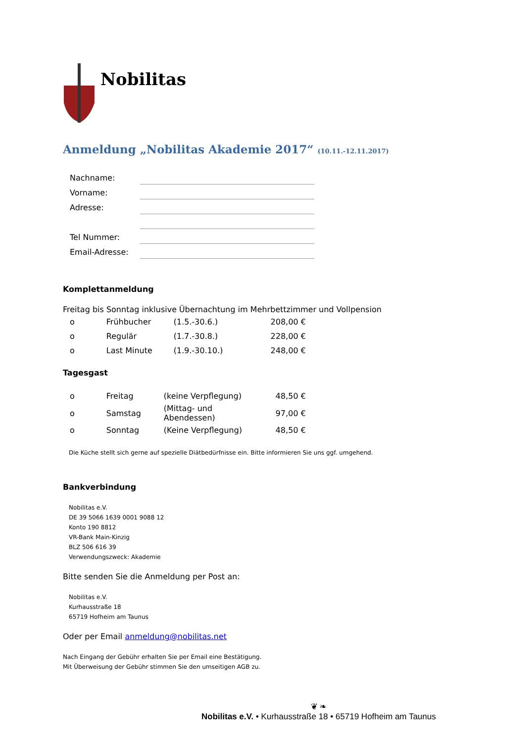Nobilitas
Anmeldung „Nobilitas Akademie 2017“ (10.11.-12.11.2017)
| Nachname: | |
| Vorname: | |
| Adresse: | |
| Tel Nummer: | |
| Email-Adresse: | |
Komplettanmeldung
Freitag bis Sonntag inklusive Übernachtung im Mehrbettzimmer und Vollpension
| o | Frühbucher | (1.5.-30.6.) | 208,00 € |
| o | Regulär | (1.7.-30.8.) | 228,00 € |
| o | Last Minute | (1.9.-30.10.) | 248,00 € |
Tagesgast
| o | Freitag | (keine Verpflegung) | 48,50 € |
| o | Samstag | (Mittag- und Abendessen) | 97,00 € |
| o | Sonntag | (Keine Verpflegung) | 48,50 € |
Die Küche stellt sich gerne auf spezielle Diätbedürfnisse ein. Bitte informieren Sie uns ggf. umgehend.
Bankverbindung
Nobilitas e.V.
DE 39 5066 1639 0001 9088 12
Konto 190 8812
VR-Bank Main-Kinzig
BLZ 506 616 39
Verwendungszweck: Akademie
Bitte senden Sie die Anmeldung per Post an:
Nobilitas e.V.
Kurhausstraße 18
65719 Hofheim am Taunus
Oder per Email anmeldung@nobilitas.net
Nach Eingang der Gebühr erhalten Sie per Email eine Bestätigung.
Mit Überweisung der Gebühr stimmen Sie den umseitigen AGB zu.
❦ ❧
Nobilitas e.V. • Kurhausstraße 18 • 65719 Hofheim am Taunus